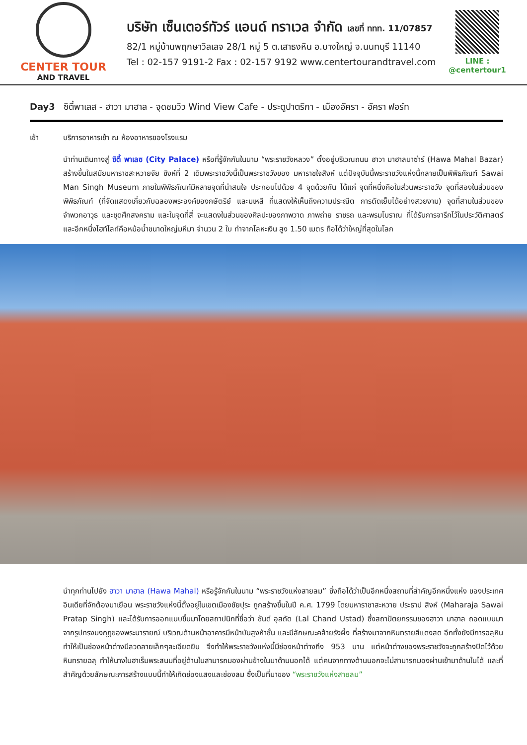CENTER TOUR
AND TRAVEL
บริษัท เซ็นเตอร์ทัวร์ แอนด์ ทราเวล จำกัด เลขที่ ททท. 11/07857
82/1 หมู่บ้านพฤกษาวิลเลจ 28/1 หมู่ 5 ต.เสาธงหิน อ.บางใหญ่ จ.นนทบุรี 11140
Tel : 02-157 9191-2 Fax : 02-157 9192 www.centertourandtravel.com
LINE : @centertour1
Day3 ซิตี้พาเลส - ฮาวา มาฮาล - จุดชมวิว Wind View Cafe - ประตูปาตริกา - เมืองอัครา - อัครา ฟอร์ท
เช้า บริการอาหารเช้า ณ ห้องอาหารของโรงแรม
นำท่านเดินทางสู่ ซิตี้ พาเลซ (City Palace) หรือที่รู้จักกันในนาม “พระราชวังหลวง” ตั้งอยู่บริเวณถนน ฮาวา มาฮาลบาซ่าร์ (Hawa Mahal Bazar) สร้างขึ้นในสมัยมหาราชสะหวายจัย ซิงห์ที่ 2 เดิมพระราชวังนี้เป็นพระราชวังของ มหาราชใจสิงห์ แต่ปัจจุบันนี้พระราชวังแห่งนี้กลายเป็นพิพิธภัณฑ์ Sawai Man Singh Museum ภายในพิพิธภัณฑ์มีหลายจุดที่น่าสนใจ ประกอบไปด้วย 4 จุดด้วยกัน ได้แก่ จุดที่หนึ่งคือในส่วนพระราชวัง จุดที่สองในส่วนของพิพิธภัณฑ์ (ที่จัดแสดงเกี่ยวกับฉลองพระองค์ของกษัตริย์ และมเหสี ที่แสดงให้เห็นถึงความประณีต การตัดเย็บได้อย่างสวยงาม) จุดที่สามในส่วนของจำพวกอาวุธ และชุดศึกสงคราม และในจุดที่สี่ จะแสดงในส่วนของศิลปะของภาพวาด ภาพถ่าย ราชรถ และพรมโบราณ ที่ได้รับการจารึกไว้ในประวัติศาสตร์ และอีกหนึ่งไฮท์ไลท์คือหม้อน้ำขนาดใหญ่มหึมา จำนวน 2 ใบ ทำจากโลหะเงิน สูง 1.50 เมตร ถือได้ว่าใหญ่ที่สุดในโลก
นำทุกท่านไปยัง ฮาวา มาฮาล (Hawa Mahal) หรือรู้จักกันในนาม “พระราชวังแห่งสายลม” ซึ่งถือได้ว่าเป็นอีกหนึ่งสถานที่สำคัญอีกหนึ่งแห่ง ของประเทศอินเดียที่จักต้องมาเยือน พระราชวังแห่งนี้ตั้งอยู่ในเขตเมืองชัยปุระ ถูกสร้างขึ้นในปี ค.ศ. 1799 โดยมหาราชาสะหวาย ประธาป สิงห์ (Maharaja Sawai Pratap Singh) และได้รับการออกแบบขึ้นมาโดยสถาปนิกที่ชื่อว่า ชันด์ อุสถัด (Lal Chand Ustad) ซึ่งสถาปัตยกรรมของฮาวา มาฮาล ถอดแบบมาจากรูปทรงมงกุฎของพระนารายณ์ บริเวณด้านหน้าอาคารมีหน้าบันสูงห้าชั้น และมีลักษณะคล้ายรังผึ้ง ที่สร้างมาจากหินทรายสีแดงสด อีกทั้งยังมีการฉลุหินทำให้เป็นช่องหน้าต่างมีลวดลายเล็กๆละเอียดยิบ จึงทำให้พระราชวังแห่งนี้มีช่องหน้าต่างถึง 953 บาน แต่หน้าต่างของพระราชวังจะถูกสร้างปิดไว้ด้วยหินทรายฉลุ ทำให้นางในฮาเร็มพระสนมที่อยู่ด้านในสามารถมองผ่านข้างในมาด้านนอกได้ แต่คนจากทางด้านนอกจะไม่สามารถมองผ่านเข้ามาด้านในได้ และที่สำคัญด้วยลักษณะการสร้างแบบนี้ทำให้เกิดช่องแสงและช่องลม ซึ่งเป็นที่มาของ “พระราชวังแห่งสายลม”